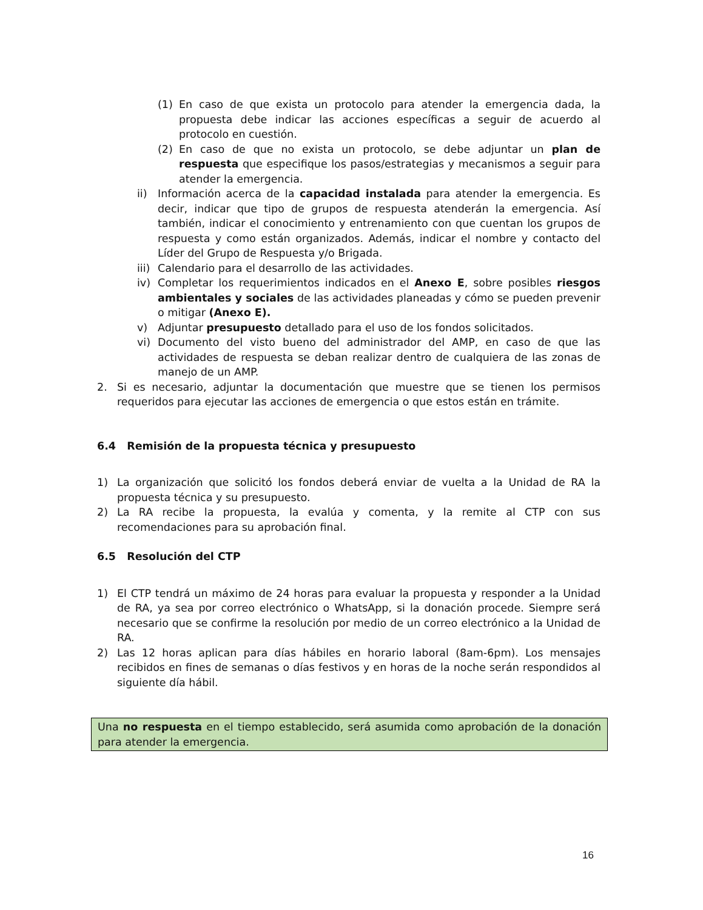(1) En caso de que exista un protocolo para atender la emergencia dada, la propuesta debe indicar las acciones específicas a seguir de acuerdo al protocolo en cuestión.
(2) En caso de que no exista un protocolo, se debe adjuntar un plan de respuesta que especifique los pasos/estrategias y mecanismos a seguir para atender la emergencia.
ii) Información acerca de la capacidad instalada para atender la emergencia. Es decir, indicar que tipo de grupos de respuesta atenderán la emergencia. Así también, indicar el conocimiento y entrenamiento con que cuentan los grupos de respuesta y como están organizados. Además, indicar el nombre y contacto del Líder del Grupo de Respuesta y/o Brigada.
iii) Calendario para el desarrollo de las actividades.
iv) Completar los requerimientos indicados en el Anexo E, sobre posibles riesgos ambientales y sociales de las actividades planeadas y cómo se pueden prevenir o mitigar (Anexo E).
v) Adjuntar presupuesto detallado para el uso de los fondos solicitados.
vi) Documento del visto bueno del administrador del AMP, en caso de que las actividades de respuesta se deban realizar dentro de cualquiera de las zonas de manejo de un AMP.
2. Si es necesario, adjuntar la documentación que muestre que se tienen los permisos requeridos para ejecutar las acciones de emergencia o que estos están en trámite.
6.4 Remisión de la propuesta técnica y presupuesto
1) La organización que solicitó los fondos deberá enviar de vuelta a la Unidad de RA la propuesta técnica y su presupuesto.
2) La RA recibe la propuesta, la evalúa y comenta, y la remite al CTP con sus recomendaciones para su aprobación final.
6.5 Resolución del CTP
1) El CTP tendrá un máximo de 24 horas para evaluar la propuesta y responder a la Unidad de RA, ya sea por correo electrónico o WhatsApp, si la donación procede. Siempre será necesario que se confirme la resolución por medio de un correo electrónico a la Unidad de RA.
2) Las 12 horas aplican para días hábiles en horario laboral (8am-6pm). Los mensajes recibidos en fines de semanas o días festivos y en horas de la noche serán respondidos al siguiente día hábil.
Una no respuesta en el tiempo establecido, será asumida como aprobación de la donación para atender la emergencia.
16